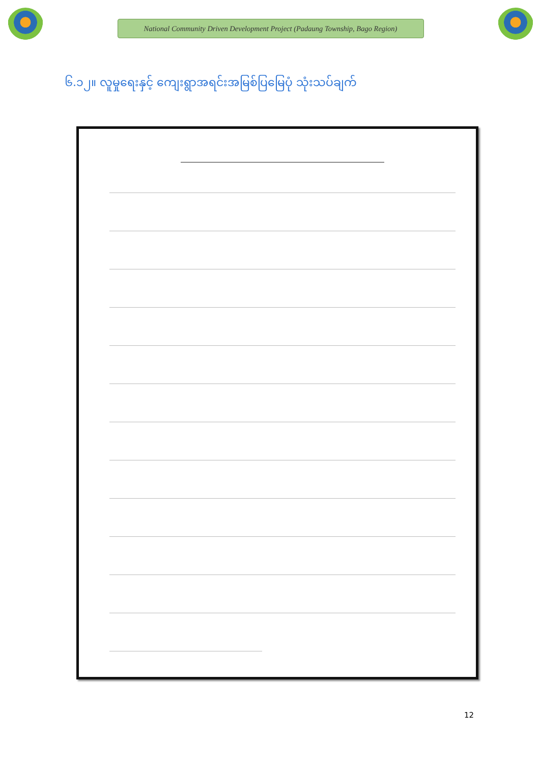National Community Driven Development Project (Padaung Township, Bago Region)
၆.၁၂။ လူမှုရေးနှင့် ကျေးရွာအရင်းအမြစ်ပြမြေပုံ သုံးသပ်ချက်
12